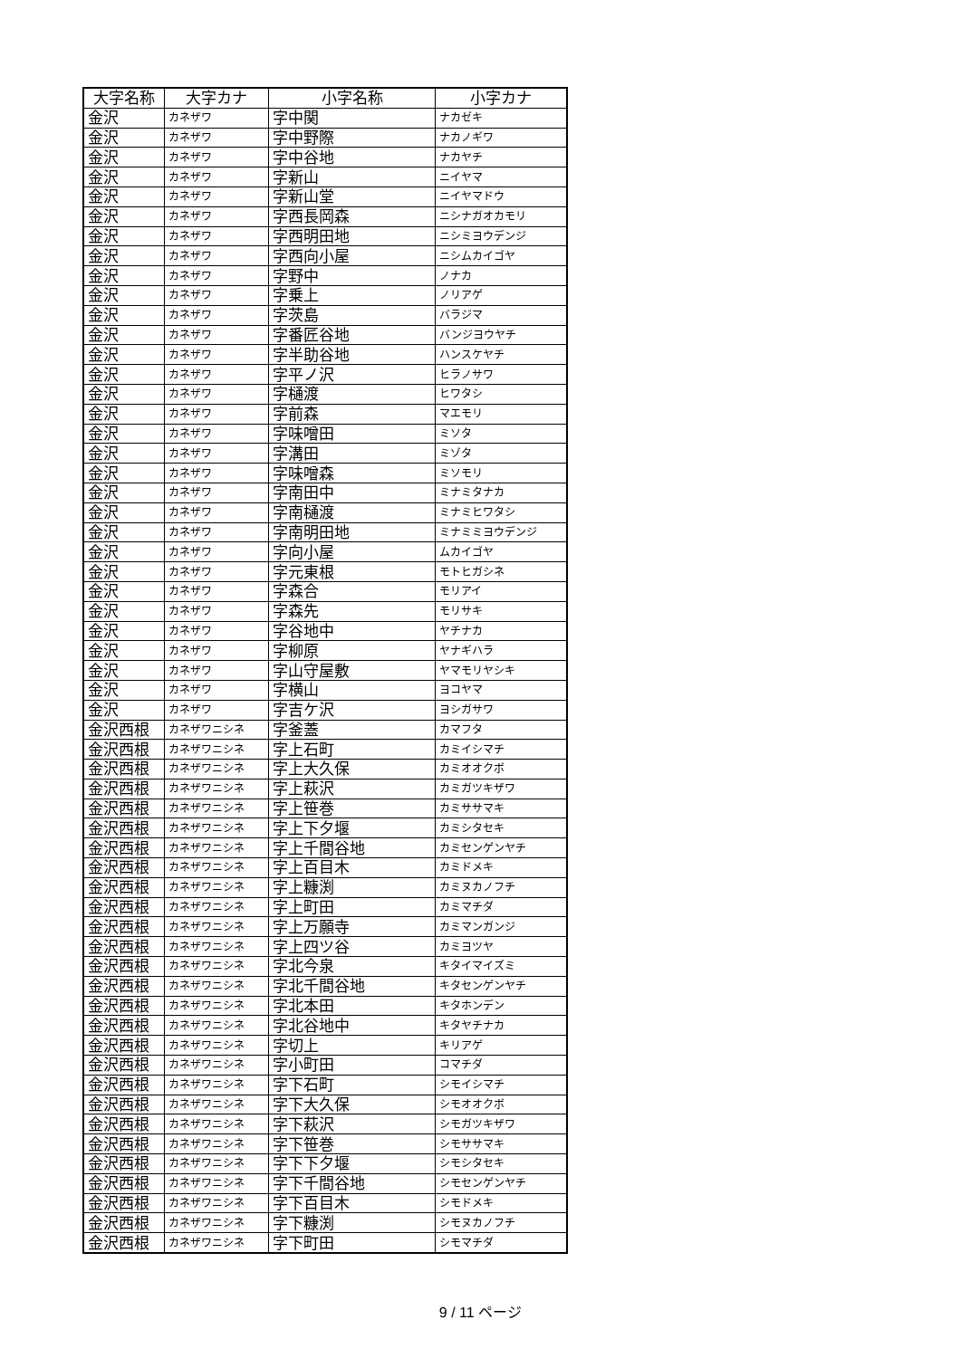| 大字名称 | 大字カナ | 小字名称 | 小字カナ |
| --- | --- | --- | --- |
| 金沢 | カネザワ | 字中関 | ナカゼキ |
| 金沢 | カネザワ | 字中野際 | ナカノギワ |
| 金沢 | カネザワ | 字中谷地 | ナカヤチ |
| 金沢 | カネザワ | 字新山 | ニイヤマ |
| 金沢 | カネザワ | 字新山堂 | ニイヤマドウ |
| 金沢 | カネザワ | 字西長岡森 | ニシナガオカモリ |
| 金沢 | カネザワ | 字西明田地 | ニシミヨウデンジ |
| 金沢 | カネザワ | 字西向小屋 | ニシムカイゴヤ |
| 金沢 | カネザワ | 字野中 | ノナカ |
| 金沢 | カネザワ | 字乗上 | ノリアゲ |
| 金沢 | カネザワ | 字茨島 | バラジマ |
| 金沢 | カネザワ | 字番匠谷地 | バンジヨウヤチ |
| 金沢 | カネザワ | 字半助谷地 | ハンスケヤチ |
| 金沢 | カネザワ | 字平ノ沢 | ヒラノサワ |
| 金沢 | カネザワ | 字樋渡 | ヒワタシ |
| 金沢 | カネザワ | 字前森 | マエモリ |
| 金沢 | カネザワ | 字味噌田 | ミソタ |
| 金沢 | カネザワ | 字溝田 | ミゾタ |
| 金沢 | カネザワ | 字味噌森 | ミソモリ |
| 金沢 | カネザワ | 字南田中 | ミナミタナカ |
| 金沢 | カネザワ | 字南樋渡 | ミナミヒワタシ |
| 金沢 | カネザワ | 字南明田地 | ミナミミヨウデンジ |
| 金沢 | カネザワ | 字向小屋 | ムカイゴヤ |
| 金沢 | カネザワ | 字元東根 | モトヒガシネ |
| 金沢 | カネザワ | 字森合 | モリアイ |
| 金沢 | カネザワ | 字森先 | モリサキ |
| 金沢 | カネザワ | 字谷地中 | ヤチナカ |
| 金沢 | カネザワ | 字柳原 | ヤナギハラ |
| 金沢 | カネザワ | 字山守屋敷 | ヤマモリヤシキ |
| 金沢 | カネザワ | 字横山 | ヨコヤマ |
| 金沢 | カネザワ | 字吉ケ沢 | ヨシガサワ |
| 金沢西根 | カネザワニシネ | 字釜蓋 | カマフタ |
| 金沢西根 | カネザワニシネ | 字上石町 | カミイシマチ |
| 金沢西根 | カネザワニシネ | 字上大久保 | カミオオクボ |
| 金沢西根 | カネザワニシネ | 字上萩沢 | カミガツキザワ |
| 金沢西根 | カネザワニシネ | 字上笹巻 | カミササマキ |
| 金沢西根 | カネザワニシネ | 字上下夕堰 | カミシタセキ |
| 金沢西根 | カネザワニシネ | 字上千間谷地 | カミセンゲンヤチ |
| 金沢西根 | カネザワニシネ | 字上百目木 | カミドメキ |
| 金沢西根 | カネザワニシネ | 字上糠渕 | カミヌカノフチ |
| 金沢西根 | カネザワニシネ | 字上町田 | カミマチダ |
| 金沢西根 | カネザワニシネ | 字上万願寺 | カミマンガンジ |
| 金沢西根 | カネザワニシネ | 字上四ツ谷 | カミヨツヤ |
| 金沢西根 | カネザワニシネ | 字北今泉 | キタイマイズミ |
| 金沢西根 | カネザワニシネ | 字北千間谷地 | キタセンゲンヤチ |
| 金沢西根 | カネザワニシネ | 字北本田 | キタホンデン |
| 金沢西根 | カネザワニシネ | 字北谷地中 | キタヤチナカ |
| 金沢西根 | カネザワニシネ | 字切上 | キリアゲ |
| 金沢西根 | カネザワニシネ | 字小町田 | コマチダ |
| 金沢西根 | カネザワニシネ | 字下石町 | シモイシマチ |
| 金沢西根 | カネザワニシネ | 字下大久保 | シモオオクボ |
| 金沢西根 | カネザワニシネ | 字下萩沢 | シモガツキザワ |
| 金沢西根 | カネザワニシネ | 字下笹巻 | シモササマキ |
| 金沢西根 | カネザワニシネ | 字下下夕堰 | シモシタセキ |
| 金沢西根 | カネザワニシネ | 字下千間谷地 | シモセンゲンヤチ |
| 金沢西根 | カネザワニシネ | 字下百目木 | シモドメキ |
| 金沢西根 | カネザワニシネ | 字下糠渕 | シモヌカノフチ |
| 金沢西根 | カネザワニシネ | 字下町田 | シモマチダ |
9 / 11 ページ